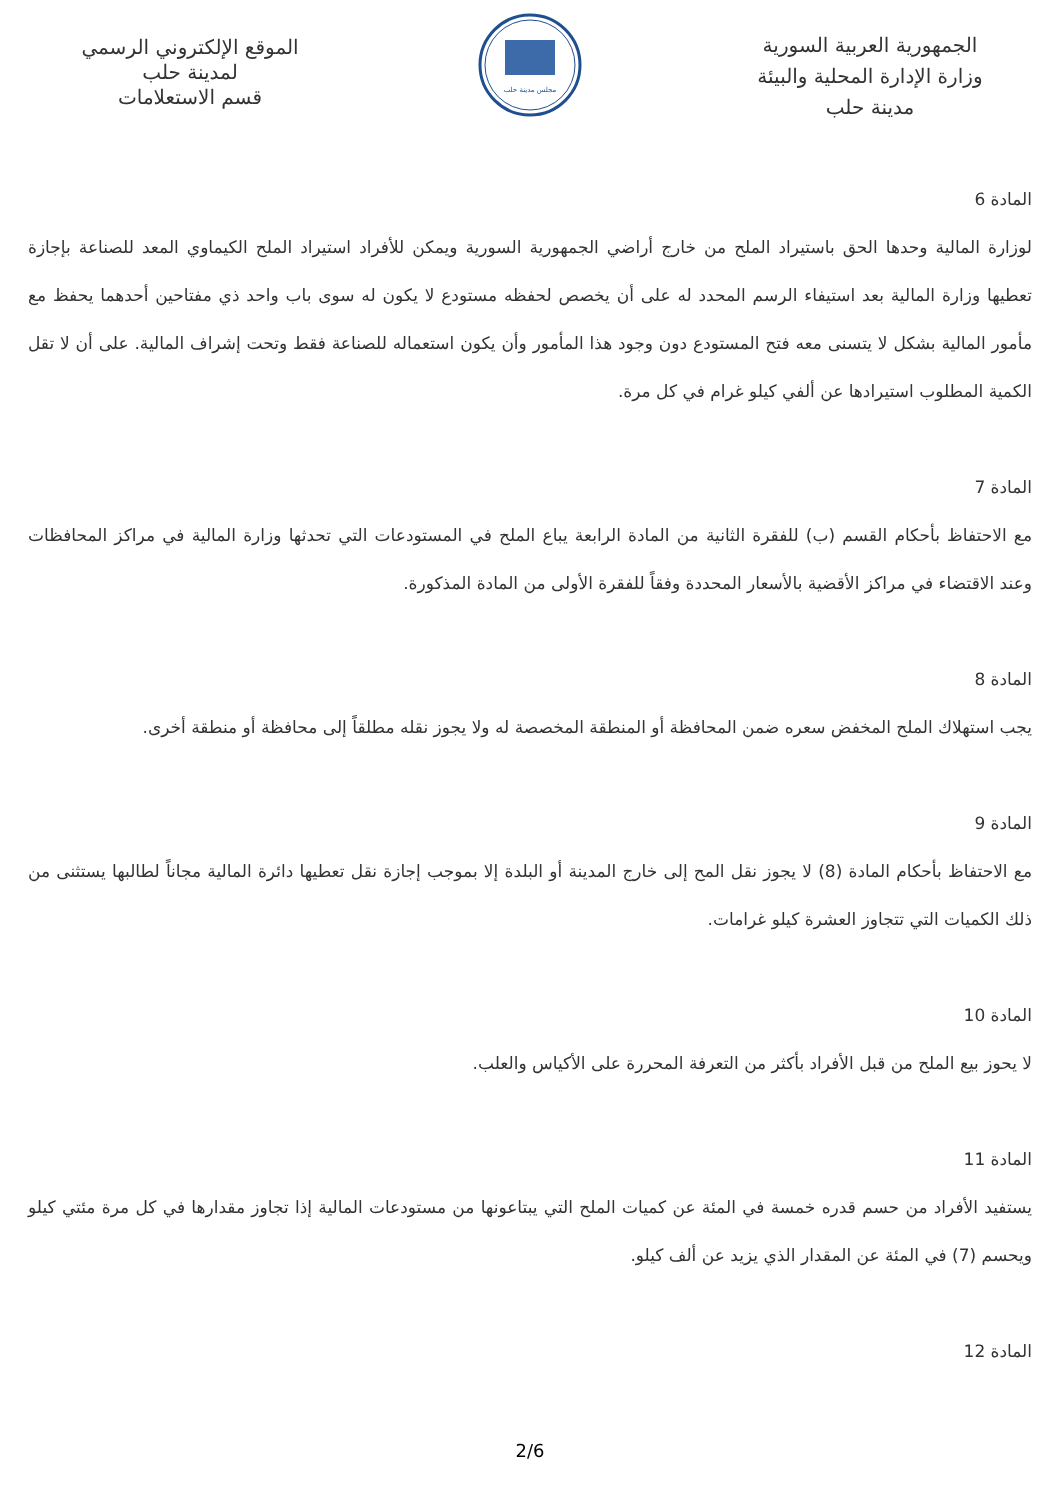الجمهورية العربية السورية
وزارة الإدارة المحلية والبيئة
مدينة حلب
مجلس مدينة حلب
الموقع الإلكتروني الرسمي
لمدينة حلب
قسم الاستعلامات
المادة 6
لوزارة المالية وحدها الحق باستيراد الملح من خارج أراضي الجمهورية السورية ويمكن للأفراد استيراد الملح الكيماوي المعد للصناعة بإجازة تعطيها وزارة المالية بعد استيفاء الرسم المحدد له على أن يخصص لحفظه مستودع لا يكون له سوى باب واحد ذي مفتاحين أحدهما يحفظ مع مأمور المالية بشكل لا يتسنى معه فتح المستودع دون وجود هذا المأمور وأن يكون استعماله للصناعة فقط وتحت إشراف المالية. على أن لا تقل الكمية المطلوب استيرادها عن ألفي كيلو غرام في كل مرة.
المادة 7
مع الاحتفاظ بأحكام القسم (ب) للفقرة الثانية من المادة الرابعة يباع الملح في المستودعات التي تحدثها وزارة المالية في مراكز المحافظات وعند الاقتضاء في مراكز الأقضية بالأسعار المحددة وفقاً للفقرة الأولى من المادة المذكورة.
المادة 8
يجب استهلاك الملح المخفض سعره ضمن المحافظة أو المنطقة المخصصة له ولا يجوز نقله مطلقاً إلى محافظة أو منطقة أخرى.
المادة 9
مع الاحتفاظ بأحكام المادة (8) لا يجوز نقل المح إلى خارج المدينة أو البلدة إلا بموجب إجازة نقل تعطيها دائرة المالية مجاناً لطالبها يستثنى من ذلك الكميات التي تتجاوز العشرة كيلو غرامات.
المادة 10
لا يحوز بيع الملح من قبل الأفراد بأكثر من التعرفة المحررة على الأكياس والعلب.
المادة 11
يستفيد الأفراد من حسم قدره خمسة في المئة عن كميات الملح التي يبتاعونها من مستودعات المالية إذا تجاوز مقدارها في كل مرة مئتي كيلو ويحسم (7) في المئة عن المقدار الذي يزيد عن ألف كيلو.
المادة 12
2/6